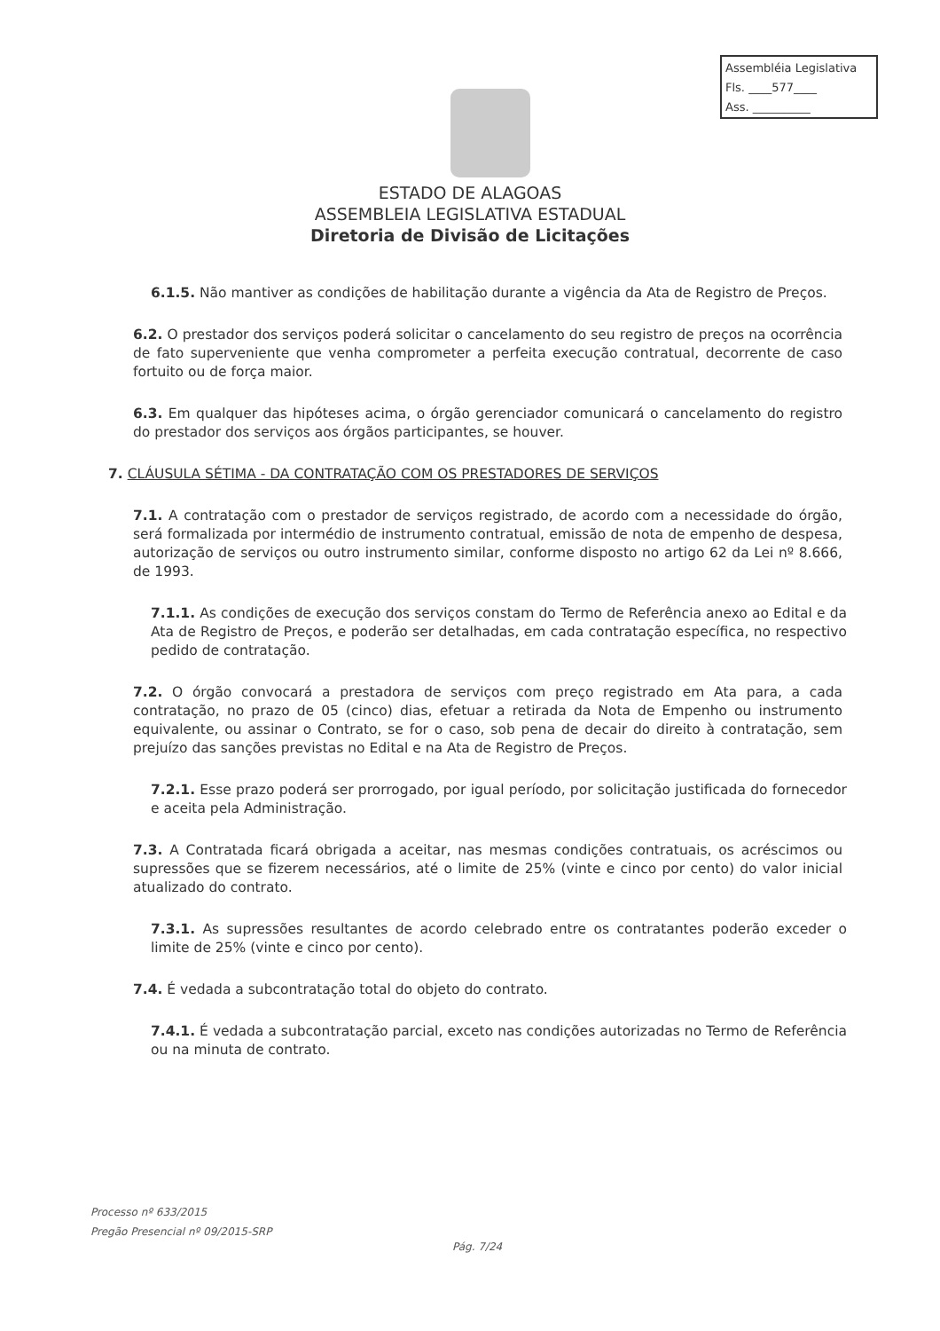Assembléia Legislativa
Fls. ____577____
Ass. __________
ESTADO DE ALAGOAS
ASSEMBLEIA LEGISLATIVA ESTADUAL
Diretoria de Divisão de Licitações
6.1.5. Não mantiver as condições de habilitação durante a vigência da Ata de Registro de Preços.
6.2. O prestador dos serviços poderá solicitar o cancelamento do seu registro de preços na ocorrência de fato superveniente que venha comprometer a perfeita execução contratual, decorrente de caso fortuito ou de força maior.
6.3. Em qualquer das hipóteses acima, o órgão gerenciador comunicará o cancelamento do registro do prestador dos serviços aos órgãos participantes, se houver.
7. CLÁUSULA SÉTIMA - DA CONTRATAÇÃO COM OS PRESTADORES DE SERVIÇOS
7.1. A contratação com o prestador de serviços registrado, de acordo com a necessidade do órgão, será formalizada por intermédio de instrumento contratual, emissão de nota de empenho de despesa, autorização de serviços ou outro instrumento similar, conforme disposto no artigo 62 da Lei nº 8.666, de 1993.
7.1.1. As condições de execução dos serviços constam do Termo de Referência anexo ao Edital e da Ata de Registro de Preços, e poderão ser detalhadas, em cada contratação específica, no respectivo pedido de contratação.
7.2. O órgão convocará a prestadora de serviços com preço registrado em Ata para, a cada contratação, no prazo de 05 (cinco) dias, efetuar a retirada da Nota de Empenho ou instrumento equivalente, ou assinar o Contrato, se for o caso, sob pena de decair do direito à contratação, sem prejuízo das sanções previstas no Edital e na Ata de Registro de Preços.
7.2.1. Esse prazo poderá ser prorrogado, por igual período, por solicitação justificada do fornecedor e aceita pela Administração.
7.3. A Contratada ficará obrigada a aceitar, nas mesmas condições contratuais, os acréscimos ou supressões que se fizerem necessários, até o limite de 25% (vinte e cinco por cento) do valor inicial atualizado do contrato.
7.3.1. As supressões resultantes de acordo celebrado entre os contratantes poderão exceder o limite de 25% (vinte e cinco por cento).
7.4. É vedada a subcontratação total do objeto do contrato.
7.4.1. É vedada a subcontratação parcial, exceto nas condições autorizadas no Termo de Referência ou na minuta de contrato.
Processo nº 633/2015
Pregão Presencial nº 09/2015-SRP
Pág. 7/24